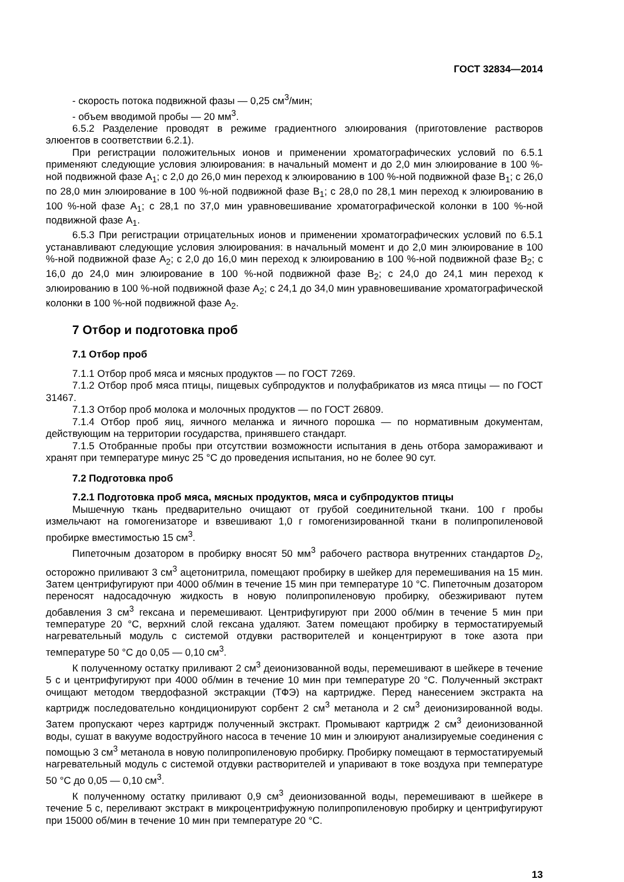ГОСТ 32834—2014
- скорость потока подвижной фазы — 0,25 см<sup>3</sup>/мин;
- объем вводимой пробы — 20 мм<sup>3</sup>.
6.5.2 Разделение проводят в режиме градиентного элюирования (приготовление растворов элюентов в соответствии 6.2.1).
При регистрации положительных ионов и применении хроматографических условий по 6.5.1 применяют следующие условия элюирования: в начальный момент и до 2,0 мин элюирование в 100 %-ной подвижной фазе А<sub>1</sub>; с 2,0 до 26,0 мин переход к элюированию в 100 %-ной подвижной фазе В<sub>1</sub>; с 26,0 по 28,0 мин элюирование в 100 %-ной подвижной фазе В<sub>1</sub>; с 28,0 по 28,1 мин переход к элюированию в 100 %-ной фазе А<sub>1</sub>; с 28,1 по 37,0 мин уравновешивание хроматографической колонки в 100 %-ной подвижной фазе А<sub>1</sub>.
6.5.3 При регистрации отрицательных ионов и применении хроматографических условий по 6.5.1 устанавливают следующие условия элюирования: в начальный момент и до 2,0 мин элюирование в 100 %-ной подвижной фазе А<sub>2</sub>; с 2,0 до 16,0 мин переход к элюированию в 100 %-ной подвижной фазе В<sub>2</sub>; с 16,0 до 24,0 мин элюирование в 100 %-ной подвижной фазе В<sub>2</sub>; с 24,0 до 24,1 мин переход к элюированию в 100 %-ной подвижной фазе А<sub>2</sub>; с 24,1 до 34,0 мин уравновешивание хроматографической колонки в 100 %-ной подвижной фазе А<sub>2</sub>.
7 Отбор и подготовка проб
7.1 Отбор проб
7.1.1 Отбор проб мяса и мясных продуктов — по ГОСТ 7269.
7.1.2 Отбор проб мяса птицы, пищевых субпродуктов и полуфабрикатов из мяса птицы — по ГОСТ 31467.
7.1.3 Отбор проб молока и молочных продуктов — по ГОСТ 26809.
7.1.4 Отбор проб яиц, яичного меланжа и яичного порошка — по нормативным документам, действующим на территории государства, принявшего стандарт.
7.1.5 Отобранные пробы при отсутствии возможности испытания в день отбора замораживают и хранят при температуре минус 25 °С до проведения испытания, но не более 90 сут.
7.2 Подготовка проб
7.2.1 Подготовка проб мяса, мясных продуктов, мяса и субпродуктов птицы
Мышечную ткань предварительно очищают от грубой соединительной ткани. 100 г пробы измельчают на гомогенизаторе и взвешивают 1,0 г гомогенизированной ткани в полипропиленовой пробирке вместимостью 15 см<sup>3</sup>.
Пипеточным дозатором в пробирку вносят 50 мм<sup>3</sup> рабочего раствора внутренних стандартов D<sub>2</sub>, осторожно приливают 3 см<sup>3</sup> ацетонитрила, помещают пробирку в шейкер для перемешивания на 15 мин. Затем центрифугируют при 4000 об/мин в течение 15 мин при температуре 10 °С. Пипеточным дозатором переносят надосадочную жидкость в новую полипропиленовую пробирку, обезжиривают путем добавления 3 см<sup>3</sup> гексана и перемешивают. Центрифугируют при 2000 об/мин в течение 5 мин при температуре 20 °С, верхний слой гексана удаляют. Затем помещают пробирку в термостатируемый нагревательный модуль с системой отдувки растворителей и концентрируют в токе азота при температуре 50 °С до 0,05 — 0,10 см<sup>3</sup>.
К полученному остатку приливают 2 см<sup>3</sup> деионизованной воды, перемешивают в шейкере в течение 5 с и центрифугируют при 4000 об/мин в течение 10 мин при температуре 20 °С. Полученный экстракт очищают методом твердофазной экстракции (ТФЭ) на картридже. Перед нанесением экстракта на картридж последовательно кондиционируют сорбент 2 см<sup>3</sup> метанола и 2 см<sup>3</sup> деионизированной воды. Затем пропускают через картридж полученный экстракт. Промывают картридж 2 см<sup>3</sup> деионизованной воды, сушат в вакууме водоструйного насоса в течение 10 мин и элюируют анализируемые соединения с помощью 3 см<sup>3</sup> метанола в новую полипропиленовую пробирку. Пробирку помещают в термостатируемый нагревательный модуль с системой отдувки растворителей и упаривают в токе воздуха при температуре 50 °С до 0,05 — 0,10 см<sup>3</sup>.
К полученному остатку приливают 0,9 см<sup>3</sup> деионизованной воды, перемешивают в шейкере в течение 5 с, переливают экстракт в микроцентрифужную полипропиленовую пробирку и центрифугируют при 15000 об/мин в течение 10 мин при температуре 20 °С.
13